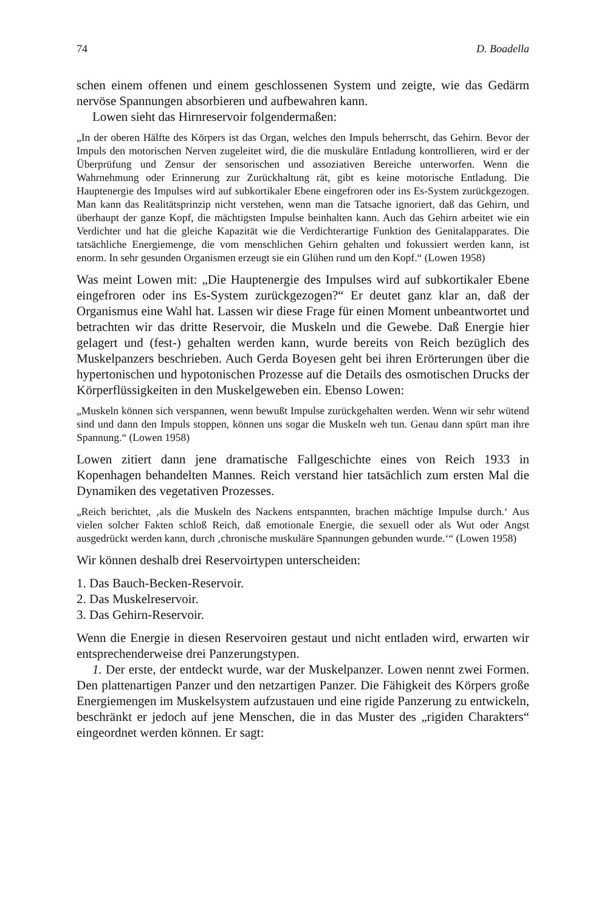74 D. Boadella
schen einem offenen und einem geschlossenen System und zeigte, wie das Gedärm nervöse Spannungen absorbieren und aufbewahren kann.
Lowen sieht das Hirnreservoir folgendermaßen:
„In der oberen Hälfte des Körpers ist das Organ, welches den Impuls beherrscht, das Gehirn. Bevor der Impuls den motorischen Nerven zugeleitet wird, die die muskuläre Entladung kontrollieren, wird er der Überprüfung und Zensur der sensorischen und assoziativen Bereiche unterworfen. Wenn die Wahrnehmung oder Erinnerung zur Zurückhaltung rät, gibt es keine motorische Entladung. Die Hauptenergie des Impulses wird auf subkortikaler Ebene eingefroren oder ins Es-System zurückgezogen. Man kann das Realitätsprinzip nicht verstehen, wenn man die Tatsache ignoriert, daß das Gehirn, und überhaupt der ganze Kopf, die mächtigsten Impulse beinhalten kann. Auch das Gehirn arbeitet wie ein Verdichter und hat die gleiche Kapazität wie die Verdichterartige Funktion des Genitalapparates. Die tatsächliche Energiemenge, die vom menschlichen Gehirn gehalten und fokussiert werden kann, ist enorm. In sehr gesunden Organismen erzeugt sie ein Glühen rund um den Kopf.“ (Lowen 1958)
Was meint Lowen mit: „Die Hauptenergie des Impulses wird auf subkortikaler Ebene eingefroren oder ins Es-System zurückgezogen?“ Er deutet ganz klar an, daß der Organismus eine Wahl hat. Lassen wir diese Frage für einen Moment unbeantwortet und betrachten wir das dritte Reservoir, die Muskeln und die Gewebe. Daß Energie hier gelagert und (fest-) gehalten werden kann, wurde bereits von Reich bezüglich des Muskelpanzers beschrieben. Auch Gerda Boyesen geht bei ihren Erörterungen über die hypertonischen und hypotonischen Prozesse auf die Details des osmotischen Drucks der Körperflüssigkeiten in den Muskelgeweben ein. Ebenso Lowen:
„Muskeln können sich verspannen, wenn bewußt Impulse zurückgehalten werden. Wenn wir sehr wütend sind und dann den Impuls stoppen, können uns sogar die Muskeln weh tun. Genau dann spürt man ihre Spannung.“ (Lowen 1958)
Lowen zitiert dann jene dramatische Fallgeschichte eines von Reich 1933 in Kopenhagen behandelten Mannes. Reich verstand hier tatsächlich zum ersten Mal die Dynamiken des vegetativen Prozesses.
„Reich berichtet, ‚als die Muskeln des Nackens entspannten, brachen mächtige Impulse durch.‘ Aus vielen solcher Fakten schloß Reich, daß emotionale Energie, die sexuell oder als Wut oder Angst ausgedrückt werden kann, durch ‚chronische muskuläre Spannungen gebunden wurde.‘“ (Lowen 1958)
Wir können deshalb drei Reservoirtypen unterscheiden:
1. Das Bauch-Becken-Reservoir.
2. Das Muskelreservoir.
3. Das Gehirn-Reservoir.
Wenn die Energie in diesen Reservoiren gestaut und nicht entladen wird, erwarten wir entsprechenderweise drei Panzerungstypen.
1. Der erste, der entdeckt wurde, war der Muskelpanzer. Lowen nennt zwei Formen. Den plattenartigen Panzer und den netzartigen Panzer. Die Fähigkeit des Körpers große Energiemengen im Muskelsystem aufzustauen und eine rigide Panzerung zu entwickeln, beschränkt er jedoch auf jene Menschen, die in das Muster des „rigiden Charakters“ eingeordnet werden können. Er sagt: